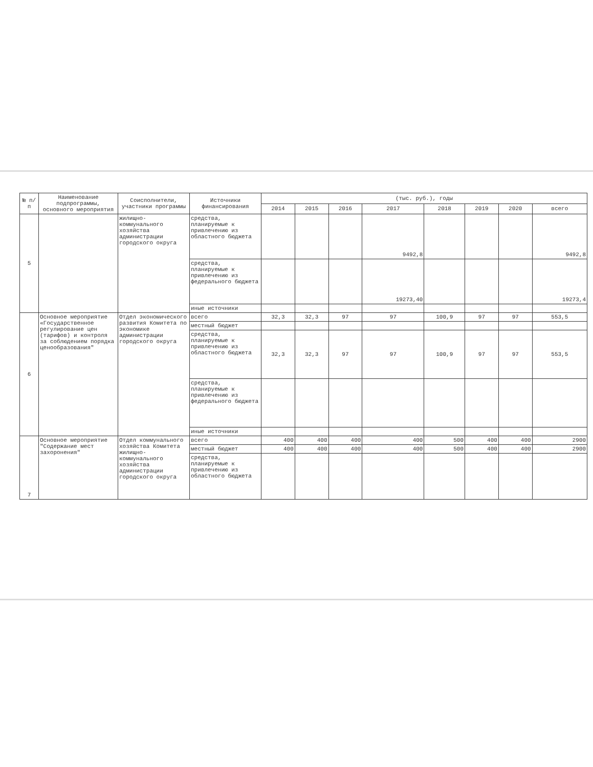| № п/п | Наименование подпрограммы, основного мероприятия | Соисполнители, участники программы | Источники финансирования | (тыс. руб.), годы | | | | | | | |
| --- | --- | --- | --- | --- | --- | --- | --- | --- | --- | --- | --- |
| | | | | 2014 | 2015 | 2016 | 2017 | 2018 | 2019 | 2020 | всего |
| 5 | | жилищно-коммунального хозяйства администрации городского округа | средства, планируемые к привлечению из областного бюджета | | | | 9492,8 | | | | 9492,8 |
| | | | средства, планируемые к привлечению из федерального бюджета | | | | 19273,40 | | | | 19273,4 |
| | | | иные источники | | | | | | | | |
| 6 | Основное мероприятие «Государственное регулирование цен (тарифов) и контроля за соблюдением порядка ценообразования" | Отдел экономического развития Комитета по экономике администрации городского округа | всего | 32,3 | 32,3 | 97 | 97 | 100,9 | 97 | 97 | 553,5 |
| | | | местный бюджет | | | | | | | | |
| | | | средства, планируемые к привлечению из областного бюджета | 32,3 | 32,3 | 97 | 97 | 100,9 | 97 | 97 | 553,5 |
| | | | средства, планируемые к привлечению из федерального бюджета | | | | | | | | |
| | | | иные источники | | | | | | | | |
| 7 | Основное мероприятие "Содержание мест захоронения" | Отдел коммунального хозяйства Комитета жилищно-коммунального хозяйства администрации городского округа | всего | 400 | 400 | 400 | 400 | 500 | 400 | 400 | 2900 |
| | | | местный бюджет | 400 | 400 | 400 | 400 | 500 | 400 | 400 | 2900 |
| | | | средства, планируемые к привлечению из областного бюджета | | | | | | | | |